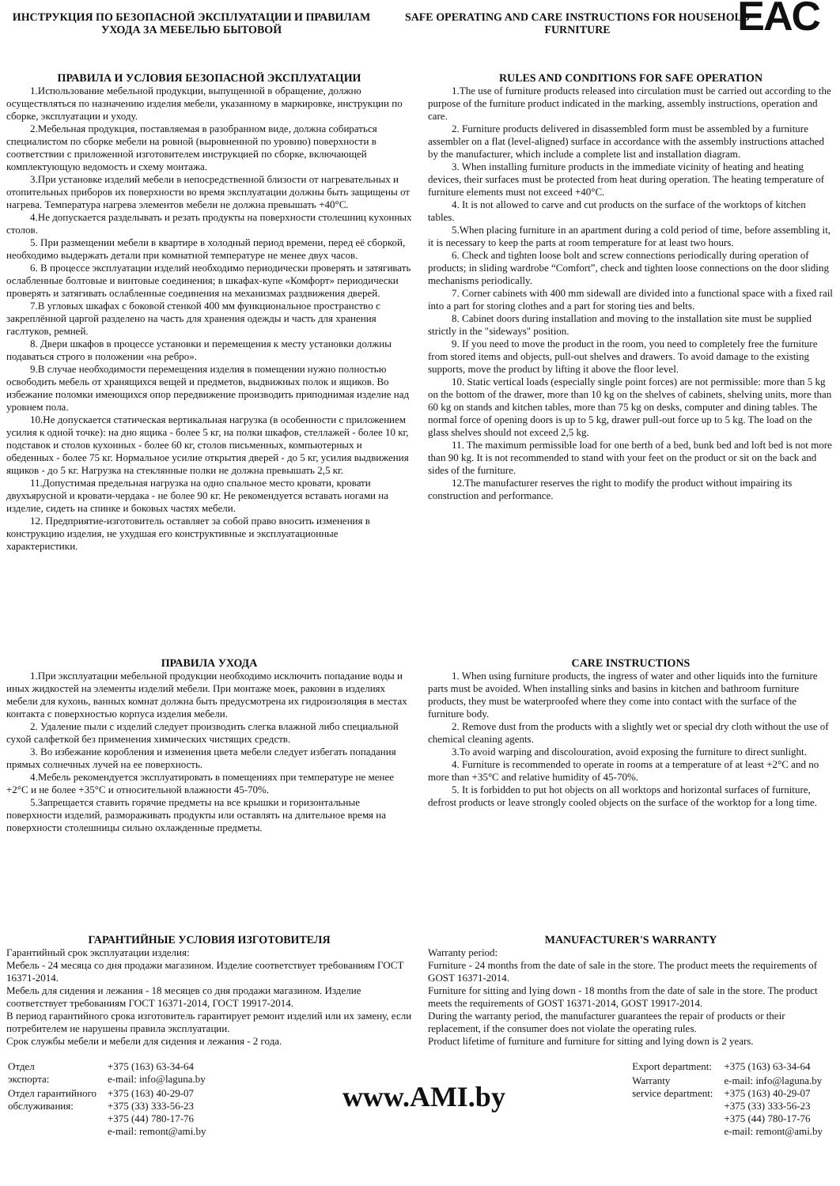EAC
ИНСТРУКЦИЯ ПО БЕЗОПАСНОЙ ЭКСПЛУАТАЦИИ И ПРАВИЛАМ УХОДА ЗА МЕБЕЛЬЮ БЫТОВОЙ
SAFE OPERATING AND CARE INSTRUCTIONS FOR HOUSEHOLD FURNITURE
ПРАВИЛА И УСЛОВИЯ БЕЗОПАСНОЙ ЭКСПЛУАТАЦИИ
1.Использование мебельной продукции, выпущенной в обращение, должно осуществляться по назначению изделия мебели, указанному в маркировке, инструкции по сборке, эксплуатации и уходу.
2.Мебельная продукция, поставляемая в разобранном виде, должна собираться специалистом по сборке мебели на ровной (выровненной по уровню) поверхности в соответствии с приложенной изготовителем инструкцией по сборке, включающей комплектующую ведомость и схему монтажа.
3.При установке изделий мебели в непосредственной близости от нагревательных и отопительных приборов их поверхности во время эксплуатации должны быть защищены от нагрева. Температура нагрева элементов мебели не должна превышать +40°С.
4.Не допускается разделывать и резать продукты на поверхности столешниц кухонных столов.
5. При размещении мебели в квартире в холодный период времени, перед её сборкой, необходимо выдержать детали при комнатной температуре не менее двух часов.
6. В процессе эксплуатации изделий необходимо периодически проверять и затягивать ослабленные болтовые и винтовые соединения; в шкафах-купе «Комфорт» периодически проверять и затягивать ослабленные соединения на механизмах раздвижения дверей.
7.В угловых шкафах с боковой стенкой 400 мм функциональное пространство с закреплённой царгой разделено на часть для хранения одежды и часть для хранения гаслтуков, ремней.
8. Двери шкафов в процессе установки и перемещения к месту установки должны подаваться строго в положении «на ребро».
9.В случае необходимости перемещения изделия в помещении нужно полностью освободить мебель от хранящихся вещей и предметов, выдвижных полок и ящиков. Во избежание поломки имеющихся опор передвижение производить приподнимая изделие над уровнем пола.
10.Не допускается статическая вертикальная нагрузка (в особенности с приложением усилия к одной точке): на дно ящика - более 5 кг, на полки шкафов, стеллажей - более 10 кг, подставок и столов кухонных - более 60 кг, столов письменных, компьютерных и обеденных - более 75 кг. Нормальное усилие открытия дверей - до 5 кг, усилия выдвижения ящиков - до 5 кг. Нагрузка на стеклянные полки не должна превышать 2,5 кг.
11.Допустимая предельная нагрузка на одно спальное место кровати, кровати двухъярусной и кровати-чердака - не более 90 кг. Не рекомендуется вставать ногами на изделие, сидеть на спинке и боковых частях мебели.
12. Предприятие-изготовитель оставляет за собой право вносить изменения в конструкцию изделия, не ухудшая его конструктивные и эксплуатационные характеристики.
RULES AND CONDITIONS FOR SAFE OPERATION
1.The use of furniture products released into circulation must be carried out according to the purpose of the furniture product indicated in the marking, assembly instructions, operation and care.
2. Furniture products delivered in disassembled form must be assembled by a furniture assembler on a flat (level-aligned) surface in accordance with the assembly instructions attached by the manufacturer, which include a complete list and installation diagram.
3. When installing furniture products in the immediate vicinity of heating and heating devices, their surfaces must be protected from heat during operation. The heating temperature of furniture elements must not exceed +40°C.
4. It is not allowed to carve and cut products on the surface of the worktops of kitchen tables.
5.When placing furniture in an apartment during a cold period of time, before assembling it, it is necessary to keep the parts at room temperature for at least two hours.
6. Check and tighten loose bolt and screw connections periodically during operation of products; in sliding wardrobe “Comfort”, check and tighten loose connections on the door sliding mechanisms periodically.
7. Corner cabinets with 400 mm sidewall are divided into a functional space with a fixed rail into a part for storing clothes and a part for storing ties and belts.
8. Cabinet doors during installation and moving to the installation site must be supplied strictly in the "sideways" position.
9. If you need to move the product in the room, you need to completely free the furniture from stored items and objects, pull-out shelves and drawers. To avoid damage to the existing supports, move the product by lifting it above the floor level.
10. Static vertical loads (especially single point forces) are not permissible: more than 5 kg on the bottom of the drawer, more than 10 kg on the shelves of cabinets, shelving units, more than 60 kg on stands and kitchen tables, more than 75 kg on desks, computer and dining tables. The normal force of opening doors is up to 5 kg, drawer pull-out force up to 5 kg. The load on the glass shelves should not exceed 2,5 kg.
11. The maximum permissible load for one berth of a bed, bunk bed and loft bed is not more than 90 kg. It is not recommended to stand with your feet on the product or sit on the back and sides of the furniture.
12.The manufacturer reserves the right to modify the product without impairing its construction and performance.
ПРАВИЛА УХОДА
1.При эксплуатации мебельной продукции необходимо исключить попадание воды и иных жидкостей на элементы изделий мебели. При монтаже моек, раковин в изделиях мебели для кухонь, ванных комнат должна быть предусмотрена их гидроизоляция в местах контакта с поверхностью корпуса изделия мебели.
2. Удаление пыли с изделий следует производить слегка влажной либо специальной сухой салфеткой без применения химических чистящих средств.
3. Во избежание коробления и изменения цвета мебели следует избегать попадания прямых солнечных лучей на ее поверхность.
4.Мебель рекомендуется эксплуатировать в помещениях при температуре не менее +2°С и не более +35°С и относительной влажности 45-70%.
5.Запрещается ставить горячие предметы на все крышки и горизонтальные поверхности изделий, размораживать продукты или оставлять на длительное время на поверхности столешницы сильно охлажденные предметы.
CARE INSTRUCTIONS
1. When using furniture products, the ingress of water and other liquids into the furniture parts must be avoided. When installing sinks and basins in kitchen and bathroom furniture products, they must be waterproofed where they come into contact with the surface of the furniture body.
2. Remove dust from the products with a slightly wet or special dry cloth without the use of chemical cleaning agents.
3.To avoid warping and discolouration, avoid exposing the furniture to direct sunlight.
4. Furniture is recommended to operate in rooms at a temperature of at least +2°C and no more than +35°C and relative humidity of 45-70%.
5. It is forbidden to put hot objects on all worktops and horizontal surfaces of furniture, defrost products or leave strongly cooled objects on the surface of the worktop for a long time.
ГАРАНТИЙНЫЕ УСЛОВИЯ ИЗГОТОВИТЕЛЯ
Гарантийный срок эксплуатации изделия:
Мебель - 24 месяца со дня продажи магазином. Изделие соответствует требованиям ГОСТ 16371-2014.
Мебель для сидения и лежания - 18 месяцев со дня продажи магазином. Изделие соответствует требованиям ГОСТ 16371-2014, ГОСТ 19917-2014.
В период гарантийного срока изготовитель гарантирует ремонт изделий или их замену, если потребителем не нарушены правила эксплуатации.
Срок службы мебели и мебели для сидения и лежания - 2 года.
MANUFACTURER'S WARRANTY
Warranty period:
Furniture - 24 months from the date of sale in the store. The product meets the requirements of GOST 16371-2014.
Furniture for sitting and lying down - 18 months from the date of sale in the store. The product meets the requirements of GOST 16371-2014, GOST 19917-2014.
During the warranty period, the manufacturer guarantees the repair of products or their replacement, if the consumer does not violate the operating rules.
Product lifetime of furniture and furniture for sitting and lying down is 2 years.
| Отдел экспорта: | +375 (163) 63-34-64 e-mail: info@laguna.by |
| Отдел гарантийного обслуживания: | +375 (163) 40-29-07 +375 (33) 333-56-23 +375 (44) 780-17-76 e-mail: remont@ami.by |
www.AMI.by
| Export department: | +375 (163) 63-34-64 |
| Warranty service department: | e-mail: info@laguna.by +375 (163) 40-29-07 +375 (33) 333-56-23 +375 (44) 780-17-76 e-mail: remont@ami.by |